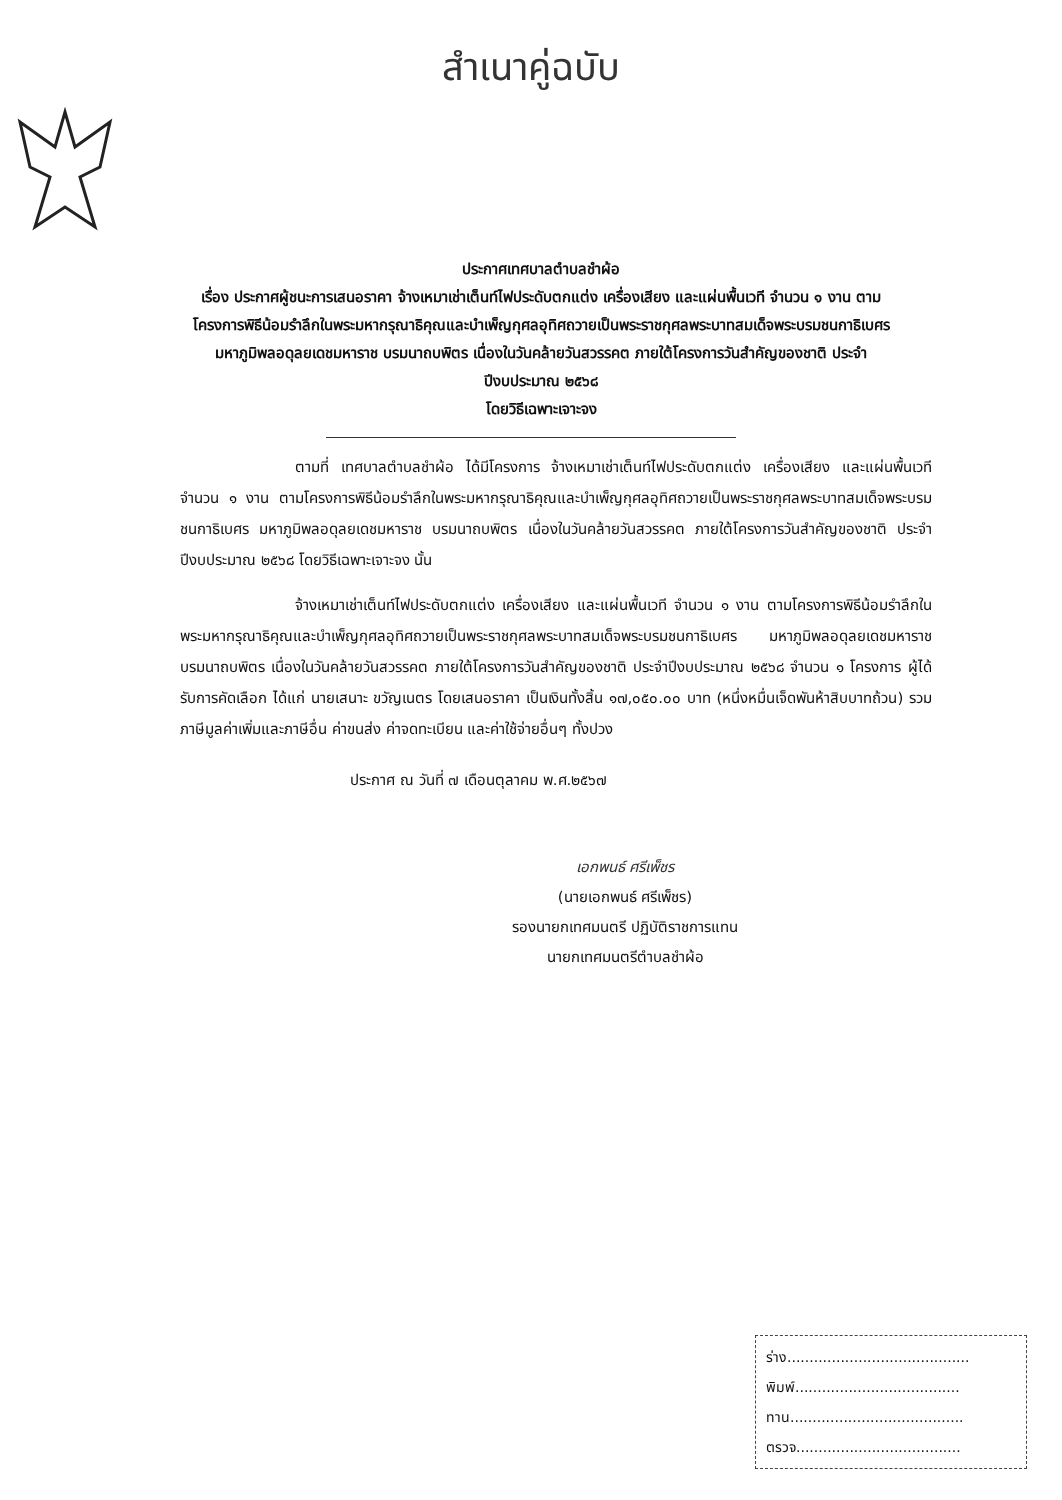สำเนาคู่ฉบับ
ประกาศเทศบาลตำบลชำผ้อ
เรื่อง ประกาศผู้ชนะการเสนอราคา จ้างเหมาเช่าเต็นท์ไฟประดับตกแต่ง เครื่องเสียง และแผ่นพื้นเวที จำนวน ๑ งาน ตามโครงการพิธีน้อมรำลึกในพระมหากรุณาธิคุณและบำเพ็ญกุศลอุทิศถวายเป็นพระราชกุศลพระบาทสมเด็จพระบรมชนกาธิเบศร มหาภูมิพลอดุลยเดชมหาราช บรมนาถบพิตร เนื่องในวันคล้ายวันสวรรคต ภายใต้โครงการวันสำคัญของชาติ ประจำปีงบประมาณ ๒๕๖๘
โดยวิธีเฉพาะเจาะจง
ตามที่ เทศบาลตำบลชำผ้อ ได้มีโครงการ จ้างเหมาเช่าเต็นท์ไฟประดับตกแต่ง เครื่องเสียง และแผ่นพื้นเวที จำนวน ๑ งาน ตามโครงการพิธีน้อมรำลึกในพระมหากรุณาธิคุณและบำเพ็ญกุศลอุทิศถวายเป็นพระราชกุศลพระบาทสมเด็จพระบรมชนกาธิเบศร มหาภูมิพลอดุลยเดชมหาราช บรมนาถบพิตร เนื่องในวันคล้ายวันสวรรคต ภายใต้โครงการวันสำคัญของชาติ ประจำปีงบประมาณ ๒๕๖๘ โดยวิธีเฉพาะเจาะจง นั้น
จ้างเหมาเช่าเต็นท์ไฟประดับตกแต่ง เครื่องเสียง และแผ่นพื้นเวที จำนวน ๑ งาน ตามโครงการพิธีน้อมรำลึกในพระมหากรุณาธิคุณและบำเพ็ญกุศลอุทิศถวายเป็นพระราชกุศลพระบาทสมเด็จพระบรมชนกาธิเบศร มหาภูมิพลอดุลยเดชมหาราช บรมนาถบพิตร เนื่องในวันคล้ายวันสวรรคต ภายใต้โครงการวันสำคัญของชาติ ประจำปีงบประมาณ ๒๕๖๘ จำนวน ๑ โครงการ ผู้ได้รับการคัดเลือก ได้แก่ นายเสนาะ ขวัญเนตร โดยเสนอราคา เป็นเงินทั้งสิ้น ๑๗,๐๕๐.๐๐ บาท (หนึ่งหมื่นเจ็ดพันห้าสิบบาทถ้วน) รวมภาษีมูลค่าเพิ่มและภาษีอื่น ค่าขนส่ง ค่าจดทะเบียน และค่าใช้จ่ายอื่นๆ ทั้งปวง
ประกาศ ณ วันที่ ๗ เดือนตุลาคม พ.ศ.๒๕๖๗
เอกพนธ์ ศรีเพ็ชร
(นายเอกพนธ์ ศรีเพ็ชร)
รองนายกเทศมนตรี ปฏิบัติราชการแทน
นายกเทศมนตรีตำบลชำผ้อ
ร่าง.........................................
พิมพ์.....................................
ทาน.......................................
ตรวจ.....................................